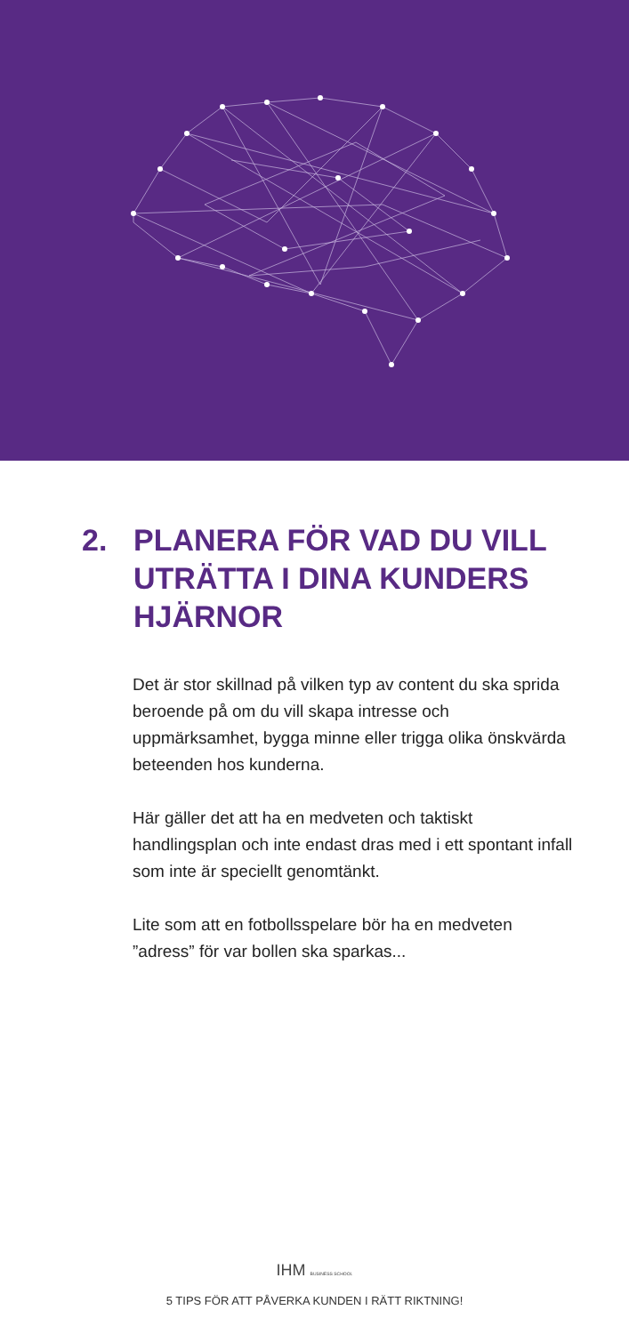2. PLANERA FÖR VAD DU VILL UTRÄTTA I DINA KUNDERS HJÄRNOR
Det är stor skillnad på vilken typ av content du ska sprida beroende på om du vill skapa intresse och uppmärksamhet, bygga minne eller trigga olika önskvärda beteenden hos kunderna.
Här gäller det att ha en medveten och taktiskt handlingsplan och inte endast dras med i ett spontant infall som inte är speciellt genomtänkt.
Lite som att en fotbollsspelare bör ha en medveten ”adress” för var bollen ska sparkas...
IHM BUSINESS SCHOOL
5 TIPS FÖR ATT PÅVERKA KUNDEN I RÄTT RIKTNING!